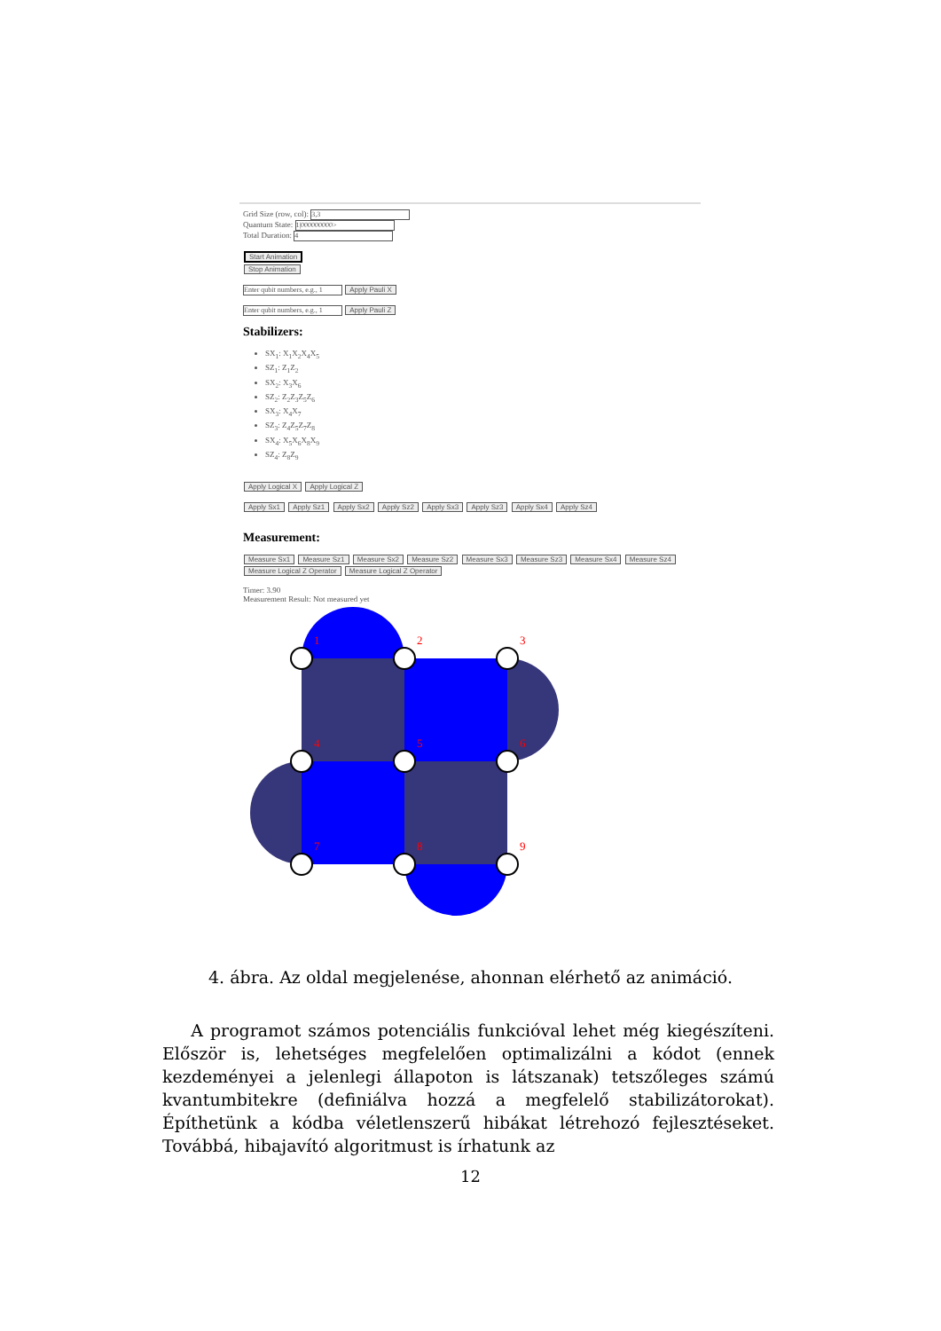Grid Size (row, col): 3,3
Quantum State: 1|000000000>
Total Duration: 4
Start Animation
Stop Animation
Enter qubit numbers, e.g., 1 Apply Pauli X
Enter qubit numbers, e.g., 1 Apply Pauli Z
Stabilizers:
SX<sub>1</sub>: X<sub>1</sub>X<sub>2</sub>X<sub>4</sub>X<sub>5</sub>
SZ<sub>1</sub>: Z<sub>1</sub>Z<sub>2</sub>
SX<sub>2</sub>: X<sub>3</sub>X<sub>6</sub>
SZ<sub>2</sub>: Z<sub>2</sub>Z<sub>3</sub>Z<sub>5</sub>Z<sub>6</sub>
SX<sub>3</sub>: X<sub>4</sub>X<sub>7</sub>
SZ<sub>3</sub>: Z<sub>4</sub>Z<sub>5</sub>Z<sub>7</sub>Z<sub>8</sub>
SX<sub>4</sub>: X<sub>5</sub>X<sub>6</sub>X<sub>8</sub>X<sub>9</sub>
SZ<sub>4</sub>: Z<sub>8</sub>Z<sub>9</sub>
Apply Logical X Apply Logical Z
Apply Sx1 Apply Sz1 Apply Sx2 Apply Sz2 Apply Sx3 Apply Sz3 Apply Sx4 Apply Sz4
Measurement:
Measure Sx1 Measure Sz1 Measure Sx2 Measure Sz2 Measure Sx3 Measure Sz3 Measure Sx4 Measure Sz4
Measure Logical Z Operator Measure Logical Z Operator
Timer: 3.90
Measurement Result: Not measured yet
1
2
3
4
5
6
7
8
9
4. ábra. Az oldal megjelenése, ahonnan elérhető az animáció.
A programot számos potenciális funkcióval lehet még kiegészíteni. Először is, lehetséges megfelelően optimalizálni a kódot (ennek kezdeményei a jelenlegi állapoton is látszanak) tetszőleges számú kvantumbitekre (definiálva hozzá a megfelelő stabilizátorokat). Építhetünk a kódba véletlenszerű hibákat létrehozó fejlesztéseket. Továbbá, hibajavító algoritmust is írhatunk az
12